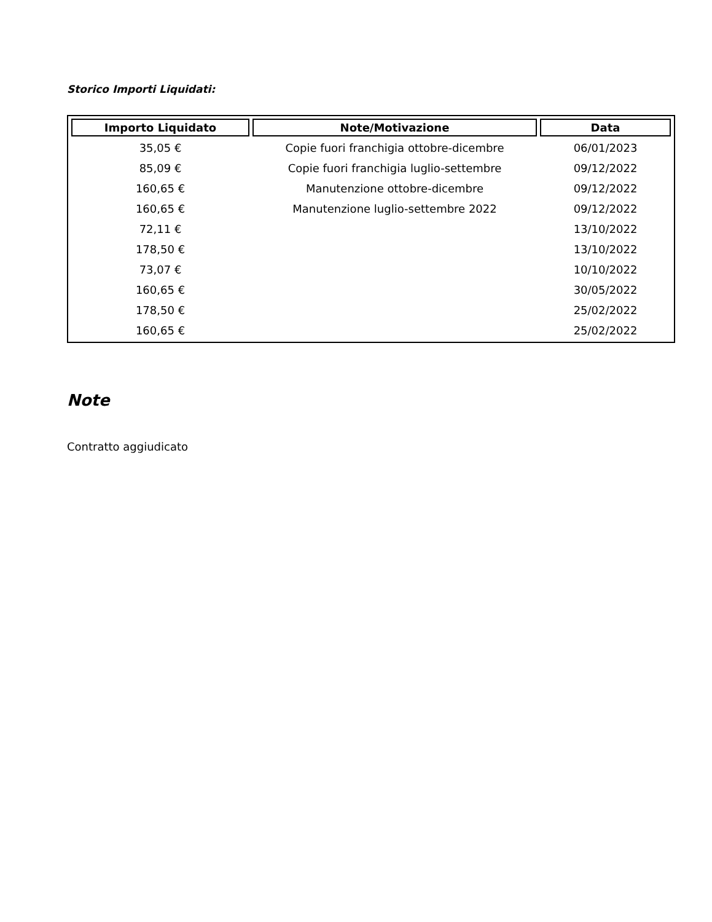Storico Importi Liquidati:
| Importo Liquidato | Note/Motivazione | Data |
| --- | --- | --- |
| 35,05 € | Copie fuori franchigia ottobre-dicembre | 06/01/2023 |
| 85,09 € | Copie fuori franchigia luglio-settembre | 09/12/2022 |
| 160,65 € | Manutenzione ottobre-dicembre | 09/12/2022 |
| 160,65 € | Manutenzione luglio-settembre 2022 | 09/12/2022 |
| 72,11 € | | 13/10/2022 |
| 178,50 € | | 13/10/2022 |
| 73,07 € | | 10/10/2022 |
| 160,65 € | | 30/05/2022 |
| 178,50 € | | 25/02/2022 |
| 160,65 € | | 25/02/2022 |
Note
Contratto aggiudicato